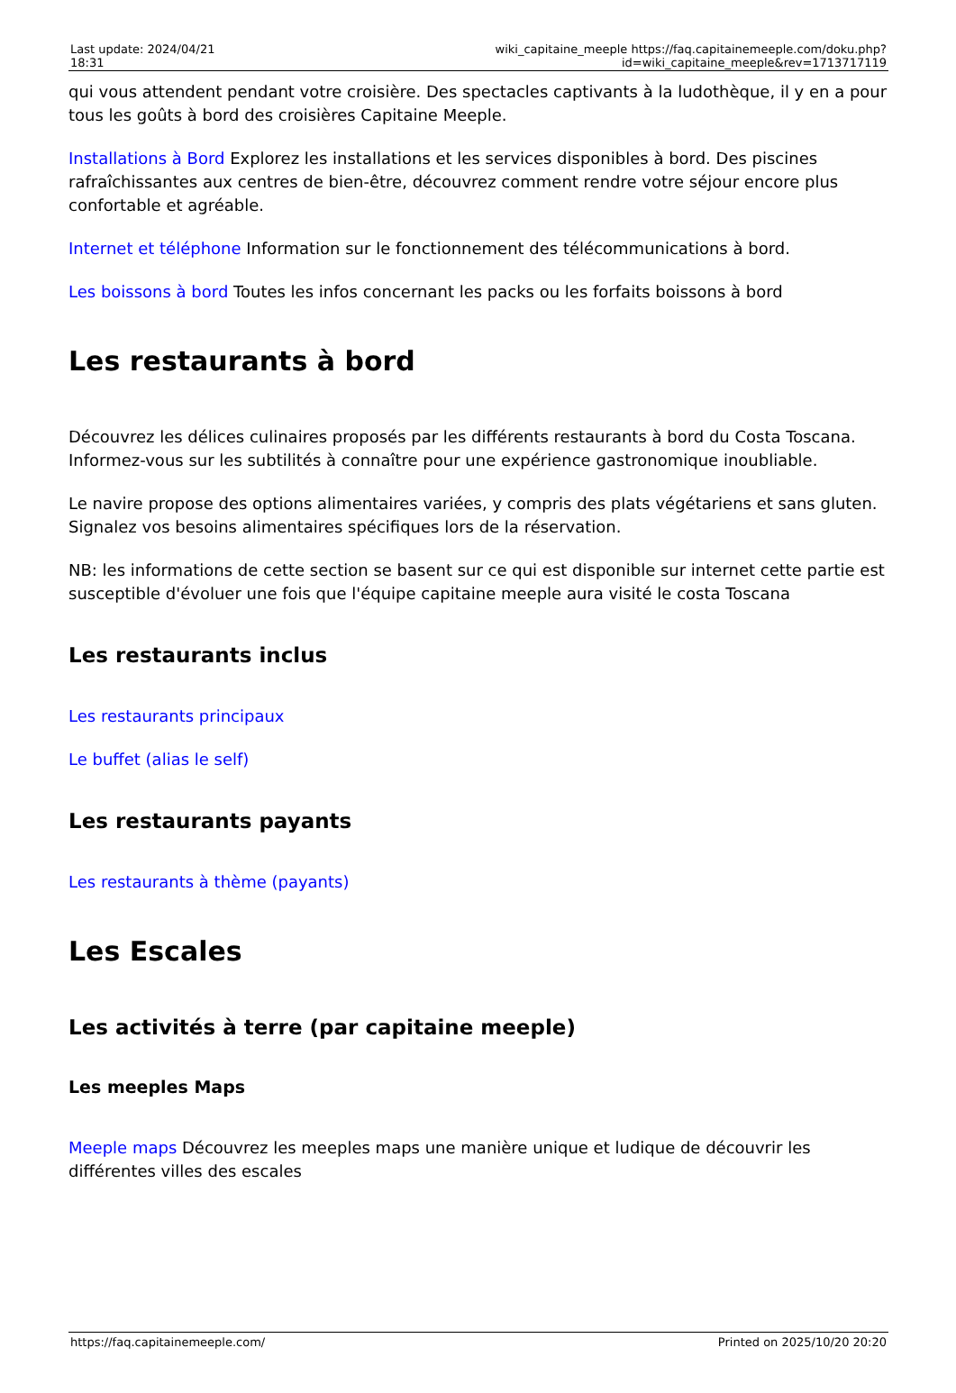| Last update: 2024/04/21 18:31 | wiki_capitaine_meeple https://faq.capitainemeeple.com/doku.php?id=wiki_capitaine_meeple&rev=1713717119 |
qui vous attendent pendant votre croisière. Des spectacles captivants à la ludothèque, il y en a pour tous les goûts à bord des croisières Capitaine Meeple.
Installations à Bord Explorez les installations et les services disponibles à bord. Des piscines rafraîchissantes aux centres de bien-être, découvrez comment rendre votre séjour encore plus confortable et agréable.
Internet et téléphone Information sur le fonctionnement des télécommunications à bord.
Les boissons à bord Toutes les infos concernant les packs ou les forfaits boissons à bord
Les restaurants à bord
Découvrez les délices culinaires proposés par les différents restaurants à bord du Costa Toscana. Informez-vous sur les subtilités à connaître pour une expérience gastronomique inoubliable.
Le navire propose des options alimentaires variées, y compris des plats végétariens et sans gluten. Signalez vos besoins alimentaires spécifiques lors de la réservation.
NB: les informations de cette section se basent sur ce qui est disponible sur internet cette partie est susceptible d'évoluer une fois que l'équipe capitaine meeple aura visité le costa Toscana
Les restaurants inclus
Les restaurants principaux
Le buffet (alias le self)
Les restaurants payants
Les restaurants à thème (payants)
Les Escales
Les activités à terre (par capitaine meeple)
Les meeples Maps
Meeple maps Découvrez les meeples maps une manière unique et ludique de découvrir les différentes villes des escales
https://faq.capitainemeeple.com/ Printed on 2025/10/20 20:20